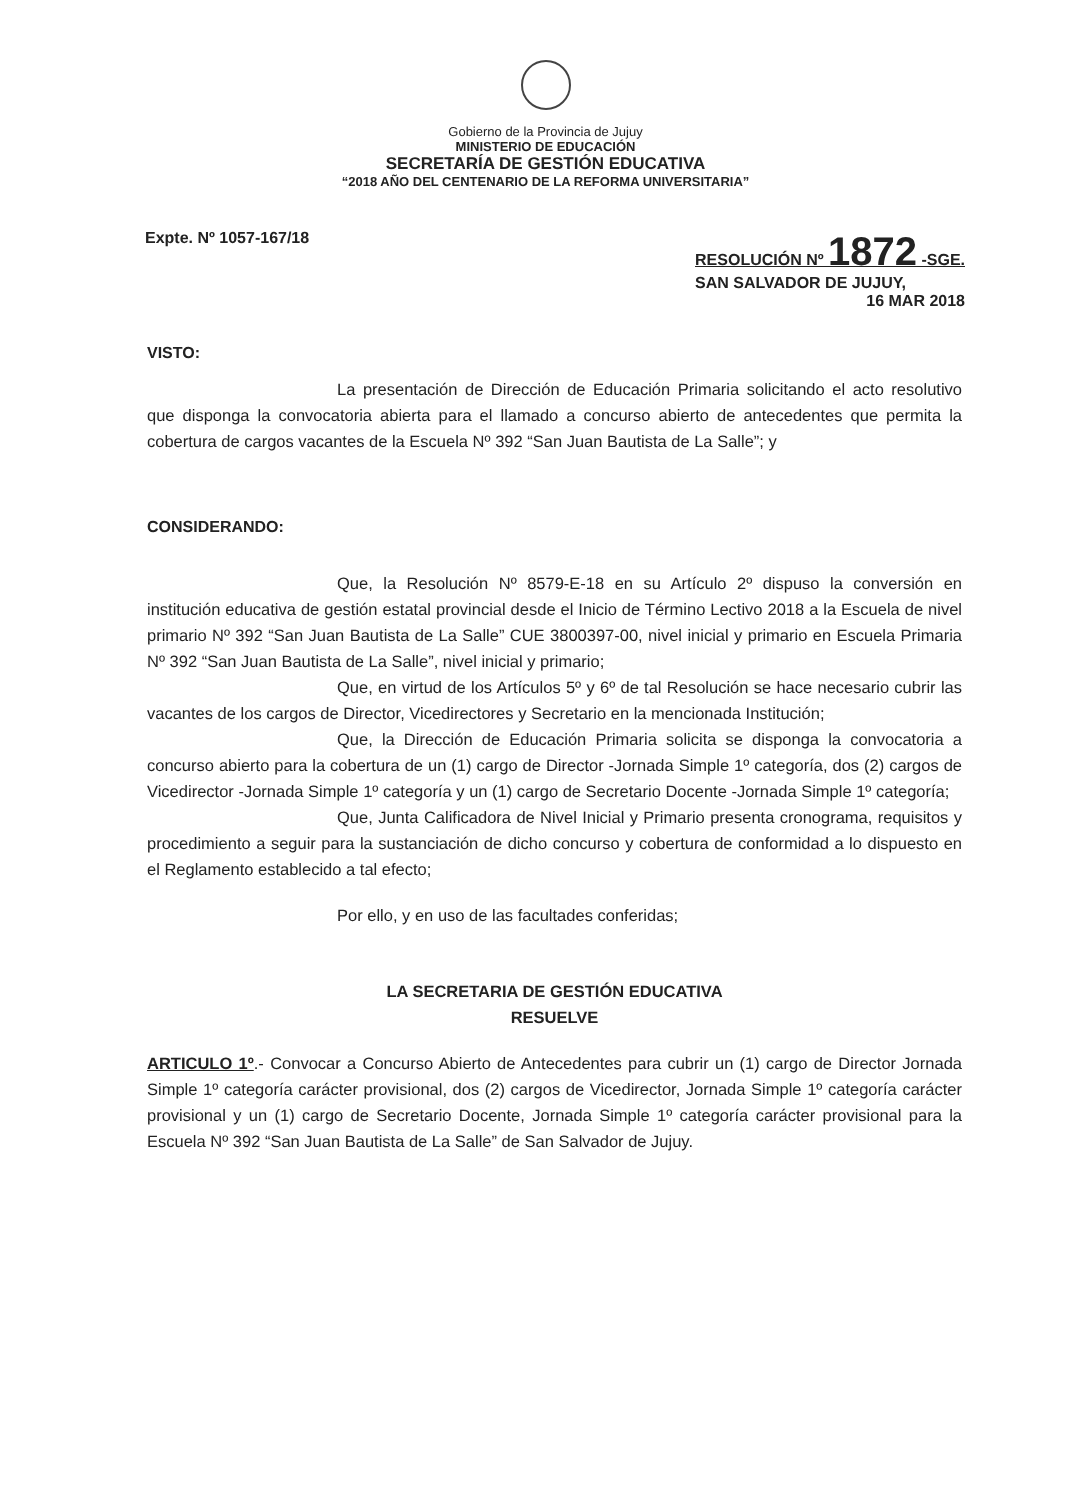Gobierno de la Provincia de Jujuy
MINISTERIO DE EDUCACIÓN
SECRETARÍA DE GESTIÓN EDUCATIVA
“2018 AÑO DEL CENTENARIO DE LA REFORMA UNIVERSITARIA”
Expte. Nº 1057-167/18 RESOLUCIÓN Nº 1872 -SGE.
SAN SALVADOR DE JUJUY,
16 MAR 2018
VISTO:
La presentación de Dirección de Educación Primaria solicitando el acto resolutivo que disponga la convocatoria abierta para el llamado a concurso abierto de antecedentes que permita la cobertura de cargos vacantes de la Escuela Nº 392 “San Juan Bautista de La Salle”; y
CONSIDERANDO:
Que, la Resolución Nº 8579-E-18 en su Artículo 2º dispuso la conversión en institución educativa de gestión estatal provincial desde el Inicio de Término Lectivo 2018 a la Escuela de nivel primario Nº 392 “San Juan Bautista de La Salle” CUE 3800397-00, nivel inicial y primario en Escuela Primaria Nº 392 “San Juan Bautista de La Salle”, nivel inicial y primario;
Que, en virtud de los Artículos 5º y 6º de tal Resolución se hace necesario cubrir las vacantes de los cargos de Director, Vicedirectores y Secretario en la mencionada Institución;
Que, la Dirección de Educación Primaria solicita se disponga la convocatoria a concurso abierto para la cobertura de un (1) cargo de Director -Jornada Simple 1º categoría, dos (2) cargos de Vicedirector -Jornada Simple 1º categoría y un (1) cargo de Secretario Docente -Jornada Simple 1º categoría;
Que, Junta Calificadora de Nivel Inicial y Primario presenta cronograma, requisitos y procedimiento a seguir para la sustanciación de dicho concurso y cobertura de conformidad a lo dispuesto en el Reglamento establecido a tal efecto;
Por ello, y en uso de las facultades conferidas;
LA SECRETARIA DE GESTIÓN EDUCATIVA
RESUELVE
ARTICULO 1º.- Convocar a Concurso Abierto de Antecedentes para cubrir un (1) cargo de Director Jornada Simple 1º categoría carácter provisional, dos (2) cargos de Vicedirector, Jornada Simple 1º categoría carácter provisional y un (1) cargo de Secretario Docente, Jornada Simple 1º categoría carácter provisional para la Escuela Nº 392 “San Juan Bautista de La Salle” de San Salvador de Jujuy.